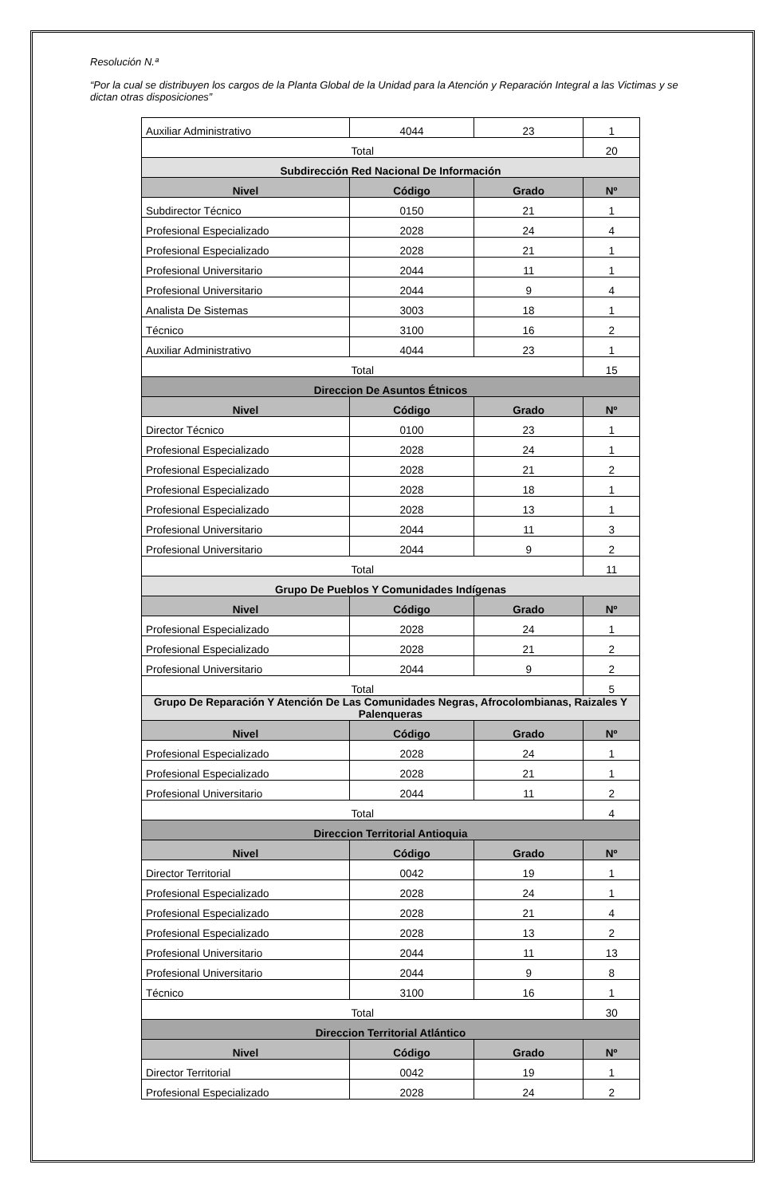Resolución N.ª
“Por la cual se distribuyen los cargos de la Planta Global de la Unidad para la Atención y Reparación Integral a las Victimas y se dictan otras disposiciones”
| Auxiliar Administrativo | 4044 | 23 | 1 |
| Total | | | 20 |
| Subdirección Red Nacional De Información | | | |
| Nivel | Código | Grado | Nº |
| Subdirector Técnico | 0150 | 21 | 1 |
| Profesional Especializado | 2028 | 24 | 4 |
| Profesional Especializado | 2028 | 21 | 1 |
| Profesional Universitario | 2044 | 11 | 1 |
| Profesional Universitario | 2044 | 9 | 4 |
| Analista De Sistemas | 3003 | 18 | 1 |
| Técnico | 3100 | 16 | 2 |
| Auxiliar Administrativo | 4044 | 23 | 1 |
| Total | | | 15 |
| Direccion De Asuntos Étnicos | | | |
| Nivel | Código | Grado | Nº |
| Director Técnico | 0100 | 23 | 1 |
| Profesional Especializado | 2028 | 24 | 1 |
| Profesional Especializado | 2028 | 21 | 2 |
| Profesional Especializado | 2028 | 18 | 1 |
| Profesional Especializado | 2028 | 13 | 1 |
| Profesional Universitario | 2044 | 11 | 3 |
| Profesional Universitario | 2044 | 9 | 2 |
| Total | | | 11 |
| Grupo De Pueblos Y Comunidades Indígenas | | | |
| Nivel | Código | Grado | Nº |
| Profesional Especializado | 2028 | 24 | 1 |
| Profesional Especializado | 2028 | 21 | 2 |
| Profesional Universitario | 2044 | 9 | 2 |
| Total | | | 5 |
| Grupo De Reparación Y Atención De Las Comunidades Negras, Afrocolombianas, Raizales Y Palenqueras | | | |
| Nivel | Código | Grado | Nº |
| Profesional Especializado | 2028 | 24 | 1 |
| Profesional Especializado | 2028 | 21 | 1 |
| Profesional Universitario | 2044 | 11 | 2 |
| Total | | | 4 |
| Direccion Territorial Antioquia | | | |
| Nivel | Código | Grado | Nº |
| Director Territorial | 0042 | 19 | 1 |
| Profesional Especializado | 2028 | 24 | 1 |
| Profesional Especializado | 2028 | 21 | 4 |
| Profesional Especializado | 2028 | 13 | 2 |
| Profesional Universitario | 2044 | 11 | 13 |
| Profesional Universitario | 2044 | 9 | 8 |
| Técnico | 3100 | 16 | 1 |
| Total | | | 30 |
| Direccion Territorial Atlántico | | | |
| Nivel | Código | Grado | Nº |
| Director Territorial | 0042 | 19 | 1 |
| Profesional Especializado | 2028 | 24 | 2 |